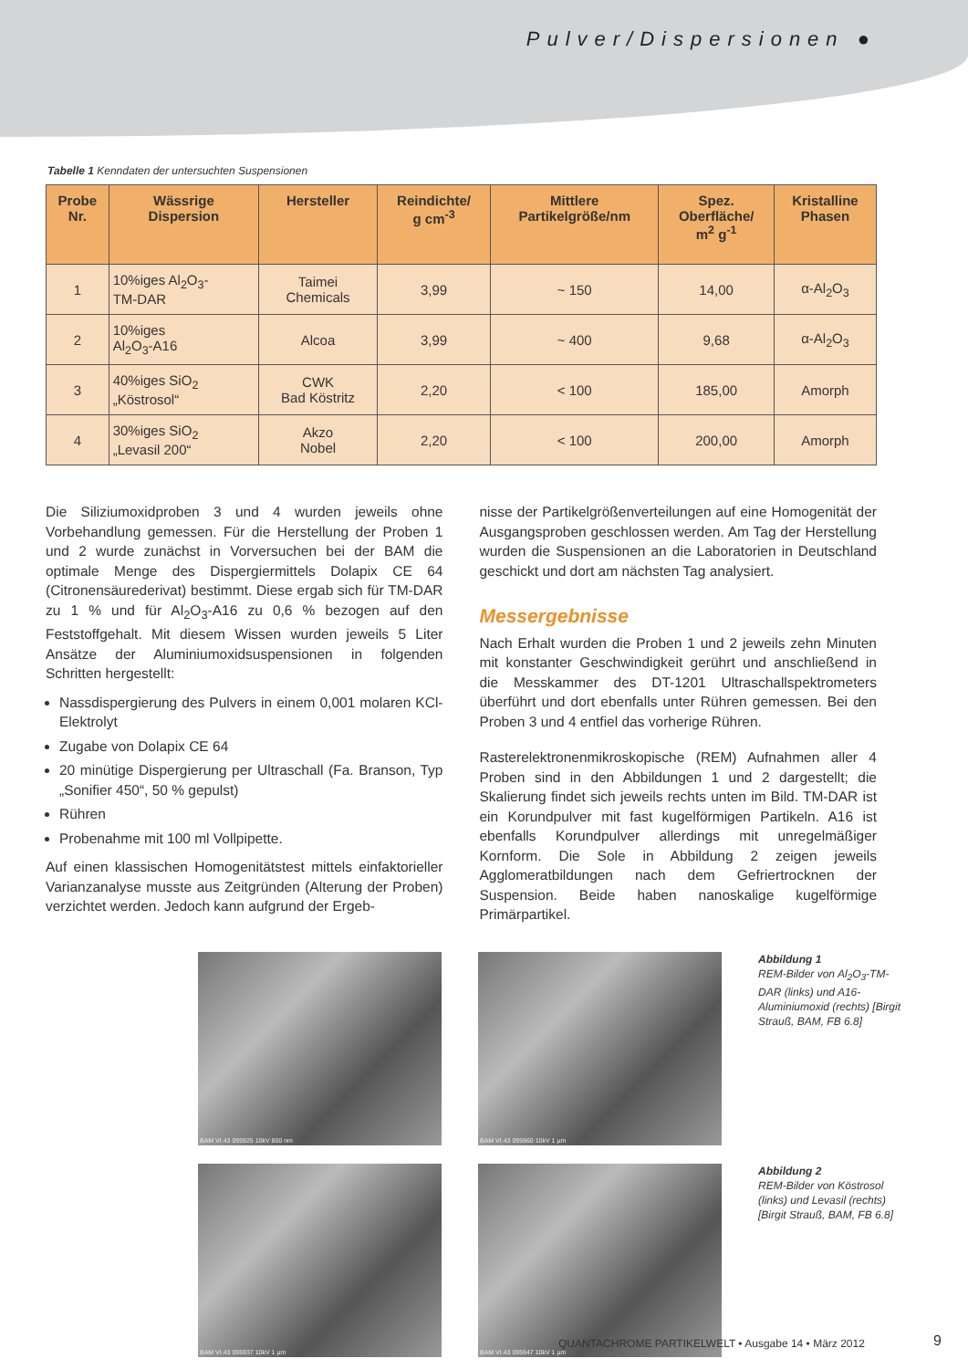Pulver/Dispersionen ●
Tabelle 1 Kenndaten der untersuchten Suspensionen
| Probe Nr. | Wässrige Dispersion | Hersteller | Reindichte/ g cm<sup>-3</sup> | Mittlere Partikelgröße/nm | Spez. Oberfläche/ m<sup>2</sup> g<sup>-1</sup> | Kristalline Phasen |
| --- | --- | --- | --- | --- | --- | --- |
| 1 | 10%iges Al<sub>2</sub>O<sub>3</sub>- TM-DAR | Taimei Chemicals | 3,99 | ~ 150 | 14,00 | α-Al<sub>2</sub>O<sub>3</sub> |
| 2 | 10%iges Al<sub>2</sub>O<sub>3</sub>-A16 | Alcoa | 3,99 | ~ 400 | 9,68 | α-Al<sub>2</sub>O<sub>3</sub> |
| 3 | 40%iges SiO<sub>2</sub> „Köstrosol“ | CWK Bad Köstritz | 2,20 | < 100 | 185,00 | Amorph |
| 4 | 30%iges SiO<sub>2</sub> „Levasil 200“ | Akzo Nobel | 2,20 | < 100 | 200,00 | Amorph |
Die Siliziumoxidproben 3 und 4 wurden jeweils ohne Vorbehandlung gemessen. Für die Herstellung der Proben 1 und 2 wurde zunächst in Vorversuchen bei der BAM die optimale Menge des Dispergiermittels Dolapix CE 64 (Citronensäurederivat) bestimmt. Diese ergab sich für TM-DAR zu 1 % und für Al<sub>2</sub>O<sub>3</sub>-A16 zu 0,6 % bezogen auf den Feststoffgehalt. Mit diesem Wissen wurden jeweils 5 Liter Ansätze der Aluminiumoxidsuspensionen in folgenden Schritten hergestellt:
Nassdispergierung des Pulvers in einem 0,001 molaren KCl-Elektrolyt
Zugabe von Dolapix CE 64
20 minütige Dispergierung per Ultraschall (Fa. Branson, Typ „Sonifier 450“, 50 % gepulst)
Rühren
Probenahme mit 100 ml Vollpipette.
Auf einen klassischen Homogenitätstest mittels einfaktorieller Varianzanalyse musste aus Zeitgründen (Alterung der Proben) verzichtet werden. Jedoch kann aufgrund der Ergeb-
nisse der Partikelgrößenverteilungen auf eine Homogenität der Ausgangsproben geschlossen werden. Am Tag der Herstellung wurden die Suspensionen an die Laboratorien in Deutschland geschickt und dort am nächsten Tag analysiert.
Messergebnisse
Nach Erhalt wurden die Proben 1 und 2 jeweils zehn Minuten mit konstanter Geschwindigkeit gerührt und anschließend in die Messkammer des DT-1201 Ultraschallspektrometers überführt und dort ebenfalls unter Rühren gemessen. Bei den Proben 3 und 4 entfiel das vorherige Rühren.
Rasterelektronenmikroskopische (REM) Aufnahmen aller 4 Proben sind in den Abbildungen 1 und 2 dargestellt; die Skalierung findet sich jeweils rechts unten im Bild. TM-DAR ist ein Korundpulver mit fast kugelförmigen Partikeln. A16 ist ebenfalls Korundpulver allerdings mit unregelmäßiger Kornform. Die Sole in Abbildung 2 zeigen jeweils Agglomeratbildungen nach dem Gefriertrocknen der Suspension. Beide haben nanoskalige kugelförmige Primärpartikel.
BAM VI.43 095925 10kV 800 nm
BAM VI.43 095960 10kV 1 µm
Abbildung 1
REM-Bilder von Al<sub>2</sub>O<sub>3</sub>-TM-DAR (links) und A16-Aluminiumoxid (rechts) [Birgit Strauß, BAM, FB 6.8]
BAM VI.43 095937 10kV 1 µm
BAM VI.43 095947 10kV 1 µm
Abbildung 2
REM-Bilder von Köstrosol (links) und Levasil (rechts) [Birgit Strauß, BAM, FB 6.8]
QUANTACHROME PARTIKELWELT • Ausgabe 14 • März 2012
9